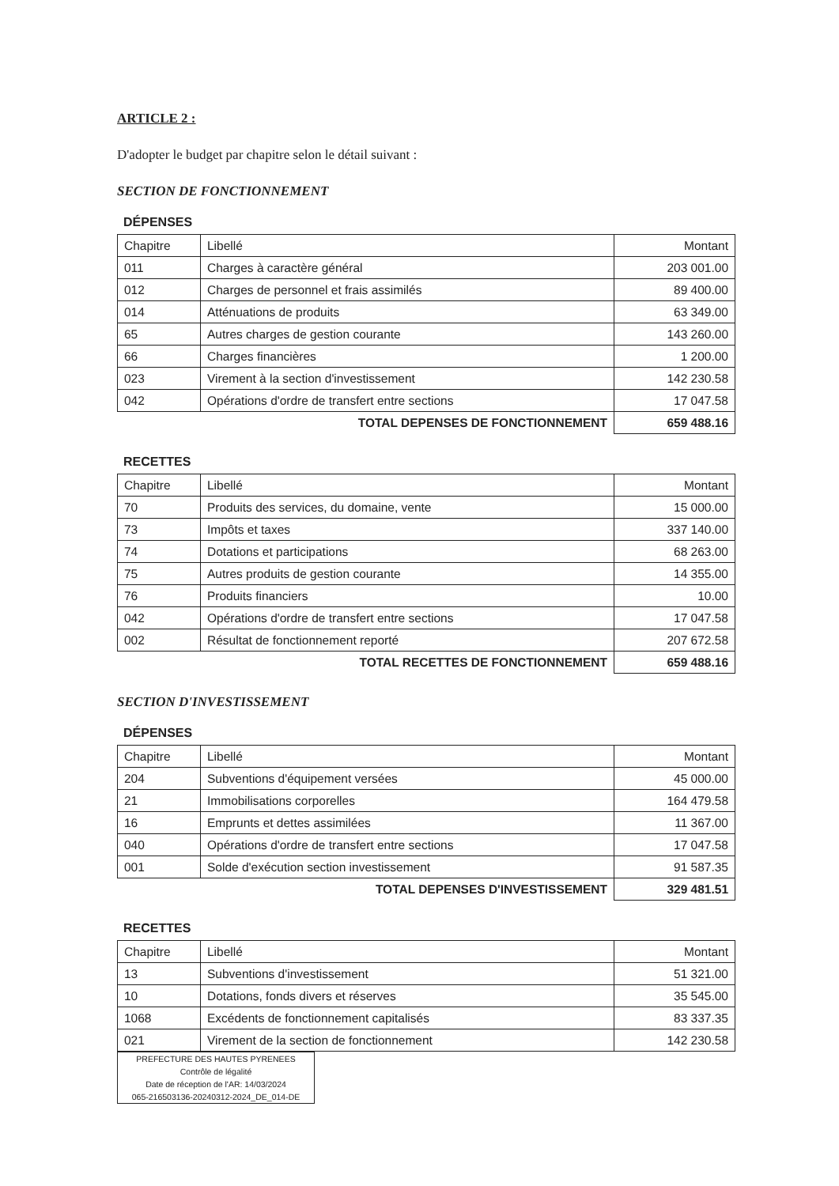ARTICLE 2 :
D'adopter le budget par chapitre selon le détail suivant :
SECTION DE FONCTIONNEMENT
DÉPENSES
| Chapitre | Libellé | Montant |
| --- | --- | --- |
| 011 | Charges à caractère général | 203 001.00 |
| 012 | Charges de personnel et frais assimilés | 89 400.00 |
| 014 | Atténuations de produits | 63 349.00 |
| 65 | Autres charges de gestion courante | 143 260.00 |
| 66 | Charges financières | 1 200.00 |
| 023 | Virement à la section d'investissement | 142 230.58 |
| 042 | Opérations d'ordre de transfert entre sections | 17 047.58 |
| TOTAL DEPENSES DE FONCTIONNEMENT | | 659 488.16 |
RECETTES
| Chapitre | Libellé | Montant |
| --- | --- | --- |
| 70 | Produits des services, du domaine, vente | 15 000.00 |
| 73 | Impôts et taxes | 337 140.00 |
| 74 | Dotations et participations | 68 263.00 |
| 75 | Autres produits de gestion courante | 14 355.00 |
| 76 | Produits financiers | 10.00 |
| 042 | Opérations d'ordre de transfert entre sections | 17 047.58 |
| 002 | Résultat de fonctionnement reporté | 207 672.58 |
| TOTAL RECETTES DE FONCTIONNEMENT | | 659 488.16 |
SECTION D'INVESTISSEMENT
DÉPENSES
| Chapitre | Libellé | Montant |
| --- | --- | --- |
| 204 | Subventions d'équipement versées | 45 000.00 |
| 21 | Immobilisations corporelles | 164 479.58 |
| 16 | Emprunts et dettes assimilées | 11 367.00 |
| 040 | Opérations d'ordre de transfert entre sections | 17 047.58 |
| 001 | Solde d'exécution section investissement | 91 587.35 |
| TOTAL DEPENSES D'INVESTISSEMENT | | 329 481.51 |
RECETTES
| Chapitre | Libellé | Montant |
| --- | --- | --- |
| 13 | Subventions d'investissement | 51 321.00 |
| 10 | Dotations, fonds divers et réserves | 35 545.00 |
| 1068 | Excédents de fonctionnement capitalisés | 83 337.35 |
| 021 | Virement de la section de fonctionnement | 142 230.58 |
PREFECTURE DES HAUTES PYRENEES
Contrôle de légalité
Date de réception de l'AR: 14/03/2024
065-216503136-20240312-2024_DE_014-DE